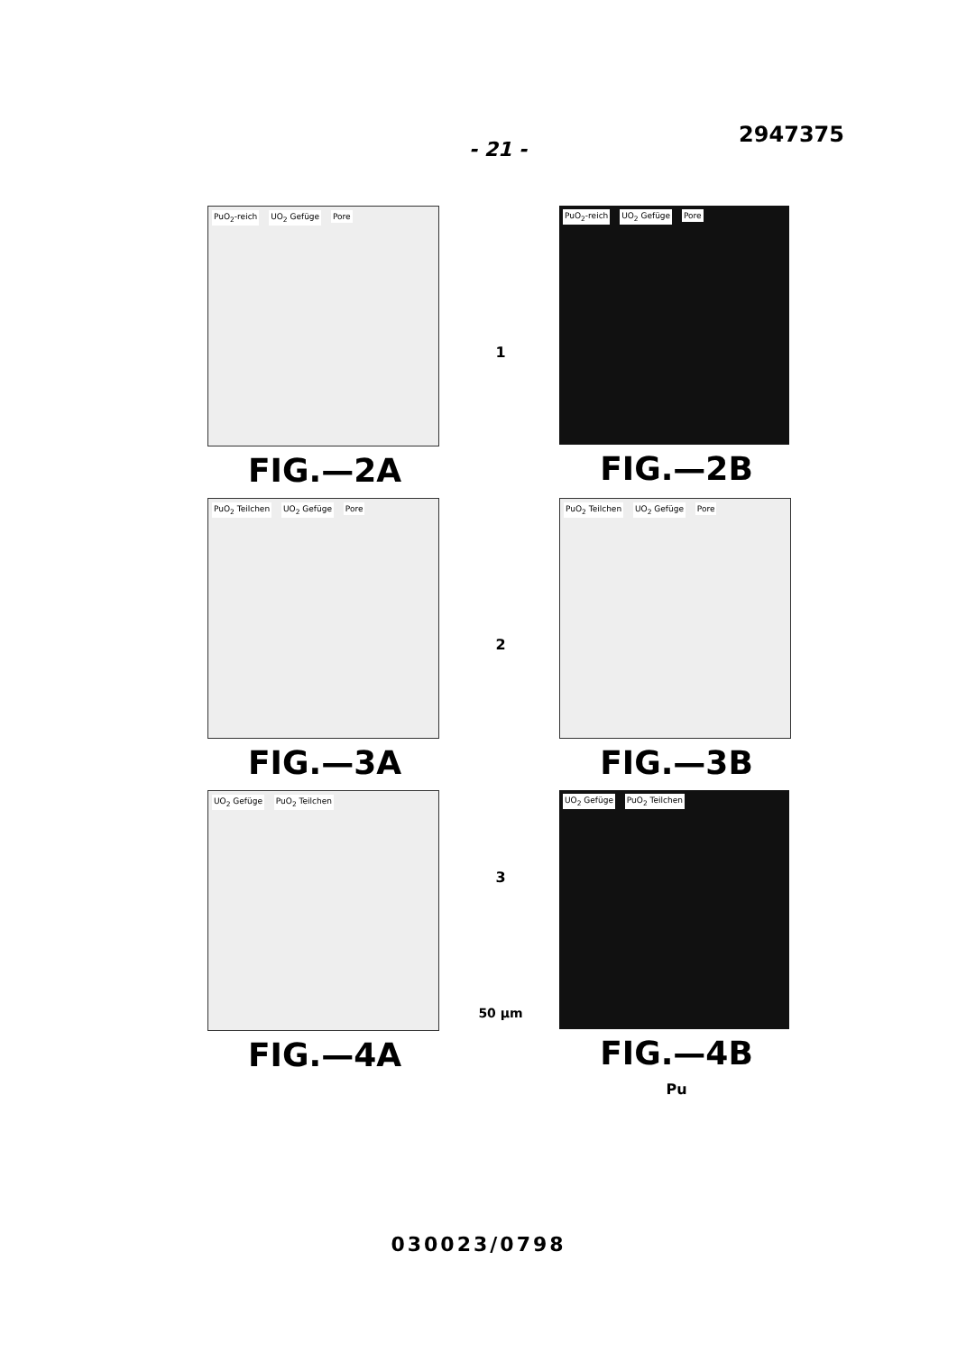- 21 - 2947375
PuO<sub>2</sub>-reich UO<sub>2</sub> Gefüge Pore
FIG.—2A
1
PuO<sub>2</sub>-reich UO<sub>2</sub> Gefüge Pore
FIG.—2B
PuO<sub>2</sub> Teilchen UO<sub>2</sub> Gefüge Pore
FIG.—3A
2
PuO<sub>2</sub> Teilchen UO<sub>2</sub> Gefüge Pore
FIG.—3B
UO<sub>2</sub> Gefüge PuO<sub>2</sub> Teilchen
FIG.—4A
3
50 µm
UO<sub>2</sub> Gefüge PuO<sub>2</sub> Teilchen
FIG.—4B
Pu
030023/0798